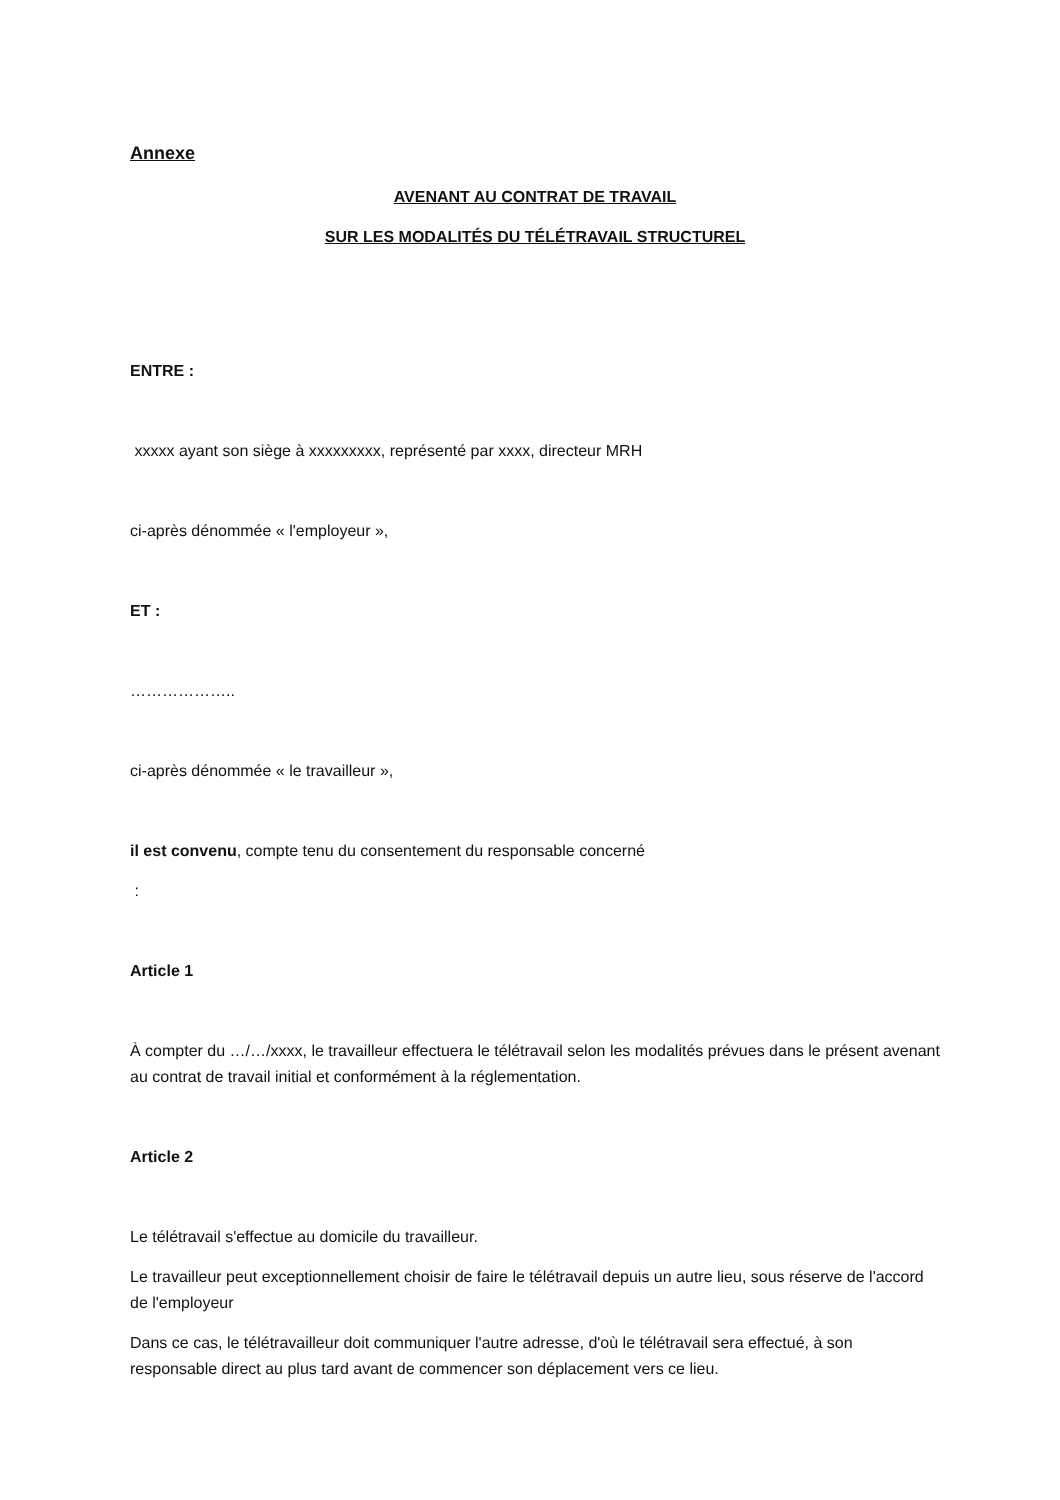Annexe
AVENANT AU CONTRAT DE TRAVAIL
SUR LES MODALITÉS DU TÉLÉTRAVAIL STRUCTUREL
ENTRE :
xxxxx ayant son siège à xxxxxxxxx, représenté par xxxx, directeur MRH
ci-après dénommée « l'employeur »,
ET :
………………..
ci-après dénommée « le travailleur »,
il est convenu, compte tenu du consentement du responsable concerné
:
Article 1
À compter du …/…/xxxx, le travailleur effectuera le télétravail selon les modalités prévues dans le présent avenant au contrat de travail initial et conformément à la réglementation.
Article 2
Le télétravail s'effectue au domicile du travailleur.
Le travailleur peut exceptionnellement choisir de faire le télétravail depuis un autre lieu, sous réserve de l'accord de l'employeur
Dans ce cas, le télétravailleur doit communiquer l'autre adresse, d'où le télétravail sera effectué, à son responsable direct au plus tard avant de commencer son déplacement vers ce lieu.